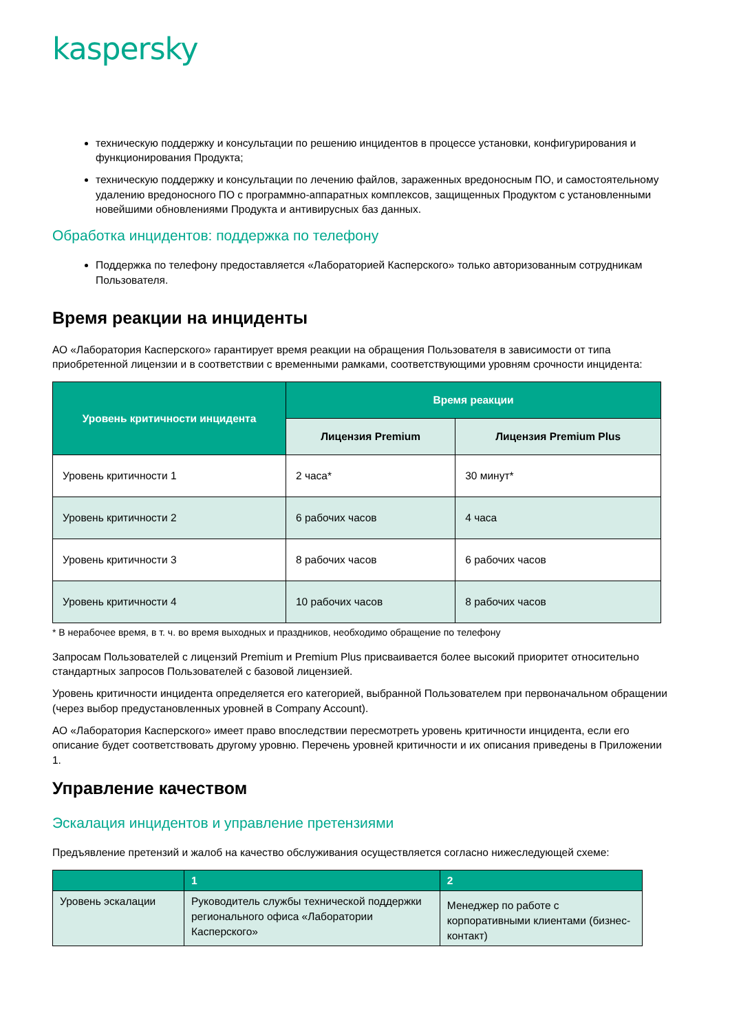kaspersky
техническую поддержку и консультации по решению инцидентов в процессе установки, конфигурирования и функционирования Продукта;
техническую поддержку и консультации по лечению файлов, зараженных вредоносным ПО, и самостоятельному удалению вредоносного ПО с программно-аппаратных комплексов, защищенных Продуктом с установленными новейшими обновлениями Продукта и антивирусных баз данных.
Обработка инцидентов: поддержка по телефону
Поддержка по телефону предоставляется «Лабораторией Касперского» только авторизованным сотрудникам Пользователя.
Время реакции на инциденты
АО «Лаборатория Касперского» гарантирует время реакции на обращения Пользователя в зависимости от типа приобретенной лицензии и в соответствии с временными рамками, соответствующими уровням срочности инцидента:
| Уровень критичности инцидента | Время реакции | |
| --- | --- | --- |
| | Лицензия Premium | Лицензия Premium Plus |
| Уровень критичности 1 | 2 часа* | 30 минут* |
| Уровень критичности 2 | 6 рабочих часов | 4 часа |
| Уровень критичности 3 | 8 рабочих часов | 6 рабочих часов |
| Уровень критичности 4 | 10 рабочих часов | 8 рабочих часов |
* В нерабочее время, в т. ч. во время выходных и праздников, необходимо обращение по телефону
Запросам Пользователей с лицензий Premium и Premium Plus присваивается более высокий приоритет относительно стандартных запросов Пользователей с базовой лицензией.
Уровень критичности инцидента определяется его категорией, выбранной Пользователем при первоначальном обращении (через выбор предустановленных уровней в Company Account).
АО «Лаборатория Касперского» имеет право впоследствии пересмотреть уровень критичности инцидента, если его описание будет соответствовать другому уровню. Перечень уровней критичности и их описания приведены в Приложении 1.
Управление качеством
Эскалация инцидентов и управление претензиями
Предъявление претензий и жалоб на качество обслуживания осуществляется согласно нижеследующей схеме:
| | 1 | 2 |
| Уровень эскалации | Руководитель службы технической поддержки регионального офиса «Лаборатории Касперского» | Менеджер по работе с корпоративными клиентами (бизнес-контакт) |